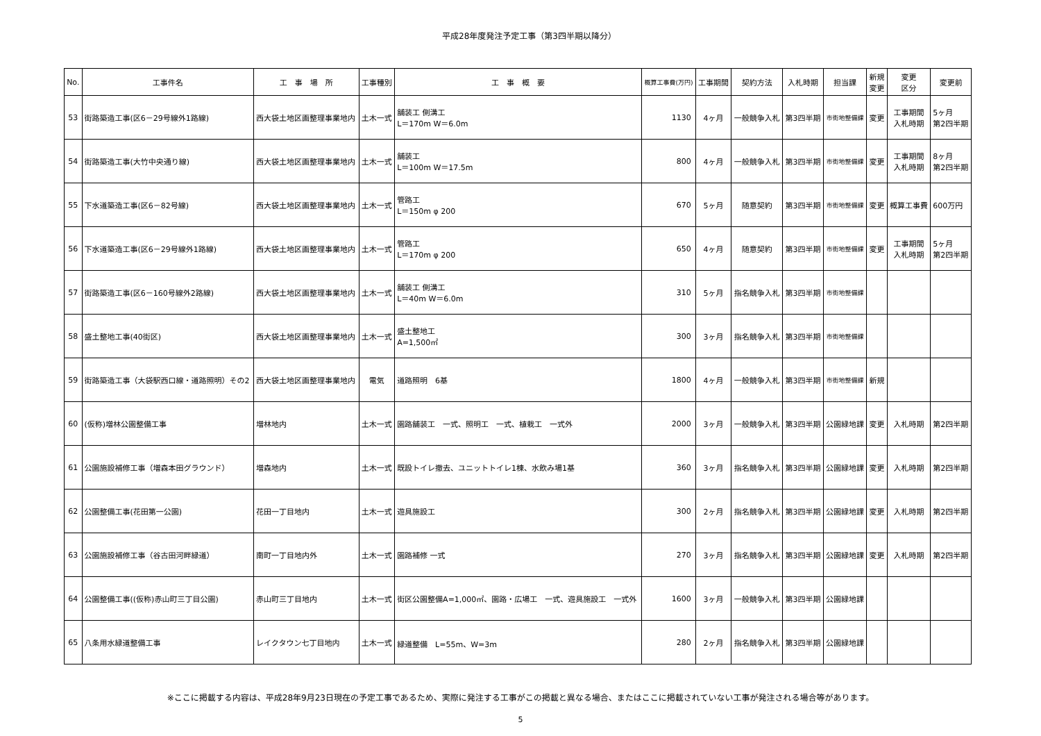平成28年度発注予定工事（第3四半期以降分）
| No. | 工事件名 | 工 事 場 所 | 工事種別 | 工 事 概 要 | 概算工事費(万円) | 工事期間 | 契約方法 | 入札時期 | 担当課 | 新規 変更 | 変更 区分 | 変更前 |
| --- | --- | --- | --- | --- | --- | --- | --- | --- | --- | --- | --- | --- |
| 53 | 街路築造工事(区6－29号線外1路線) | 西大袋土地区画整理事業地内 | 土木一式 | 舗装工 側溝工 L＝170m W＝6.0m | 1130 | 4ヶ月 | 一般競争入札 | 第3四半期 | 市街地整備課 | 変更 | 工事期間 入札時期 | 5ヶ月 第2四半期 |
| 54 | 街路築造工事(大竹中央通り線) | 西大袋土地区画整理事業地内 | 土木一式 | 舗装工 L＝100m W＝17.5m | 800 | 4ヶ月 | 一般競争入札 | 第3四半期 | 市街地整備課 | 変更 | 工事期間 入札時期 | 8ヶ月 第2四半期 |
| 55 | 下水道築造工事(区6－82号線) | 西大袋土地区画整理事業地内 | 土木一式 | 管路工 L＝150m φ 200 | 670 | 5ヶ月 | 随意契約 | 第3四半期 | 市街地整備課 | 変更 | 概算工事費 | 600万円 |
| 56 | 下水道築造工事(区6－29号線外1路線) | 西大袋土地区画整理事業地内 | 土木一式 | 管路工 L＝170m φ 200 | 650 | 4ヶ月 | 随意契約 | 第3四半期 | 市街地整備課 | 変更 | 工事期間 入札時期 | 5ヶ月 第2四半期 |
| 57 | 街路築造工事(区6－160号線外2路線) | 西大袋土地区画整理事業地内 | 土木一式 | 舗装工 側溝工 L＝40m W＝6.0m | 310 | 5ヶ月 | 指名競争入札 | 第3四半期 | 市街地整備課 | | | |
| 58 | 盛土整地工事(40街区) | 西大袋土地区画整理事業地内 | 土木一式 | 盛土整地工 A=1,500㎡ | 300 | 3ヶ月 | 指名競争入札 | 第3四半期 | 市街地整備課 | | | |
| 59 | 街路築造工事（大袋駅西口線・道路照明）その2 | 西大袋土地区画整理事業地内 | 電気 | 道路照明 6基 | 1800 | 4ヶ月 | 一般競争入札 | 第3四半期 | 市街地整備課 | 新規 | | |
| 60 | (仮称)増林公園整備工事 | 増林地内 | 土木一式 | 園路舗装工 一式、照明工 一式、植栽工 一式外 | 2000 | 3ヶ月 | 一般競争入札 | 第3四半期 | 公園緑地課 | 変更 | 入札時期 | 第2四半期 |
| 61 | 公園施設補修工事（増森本田グラウンド） | 増森地内 | 土木一式 | 既設トイレ撤去、ユニットトイレ1棟、水飲み場1基 | 360 | 3ヶ月 | 指名競争入札 | 第3四半期 | 公園緑地課 | 変更 | 入札時期 | 第2四半期 |
| 62 | 公園整備工事(花田第一公園) | 花田一丁目地内 | 土木一式 | 遊具施設工 | 300 | 2ヶ月 | 指名競争入札 | 第3四半期 | 公園緑地課 | 変更 | 入札時期 | 第2四半期 |
| 63 | 公園施設補修工事（谷古田河畔緑道） | 南町一丁目地内外 | 土木一式 | 園路補修 一式 | 270 | 3ヶ月 | 指名競争入札 | 第3四半期 | 公園緑地課 | 変更 | 入札時期 | 第2四半期 |
| 64 | 公園整備工事((仮称)赤山町三丁目公園) | 赤山町三丁目地内 | 土木一式 | 街区公園整備A=1,000㎡、園路・広場工 一式、遊具施設工 一式外 | 1600 | 3ヶ月 | 一般競争入札 | 第3四半期 | 公園緑地課 | | | |
| 65 | 八条用水緑道整備工事 | レイクタウン七丁目地内 | 土木一式 | 緑道整備 L=55m、W=3m | 280 | 2ヶ月 | 指名競争入札 | 第3四半期 | 公園緑地課 | | | |
※ここに掲載する内容は、平成28年9月23日現在の予定工事であるため、実際に発注する工事がこの掲載と異なる場合、またはここに掲載されていない工事が発注される場合等があります。
5